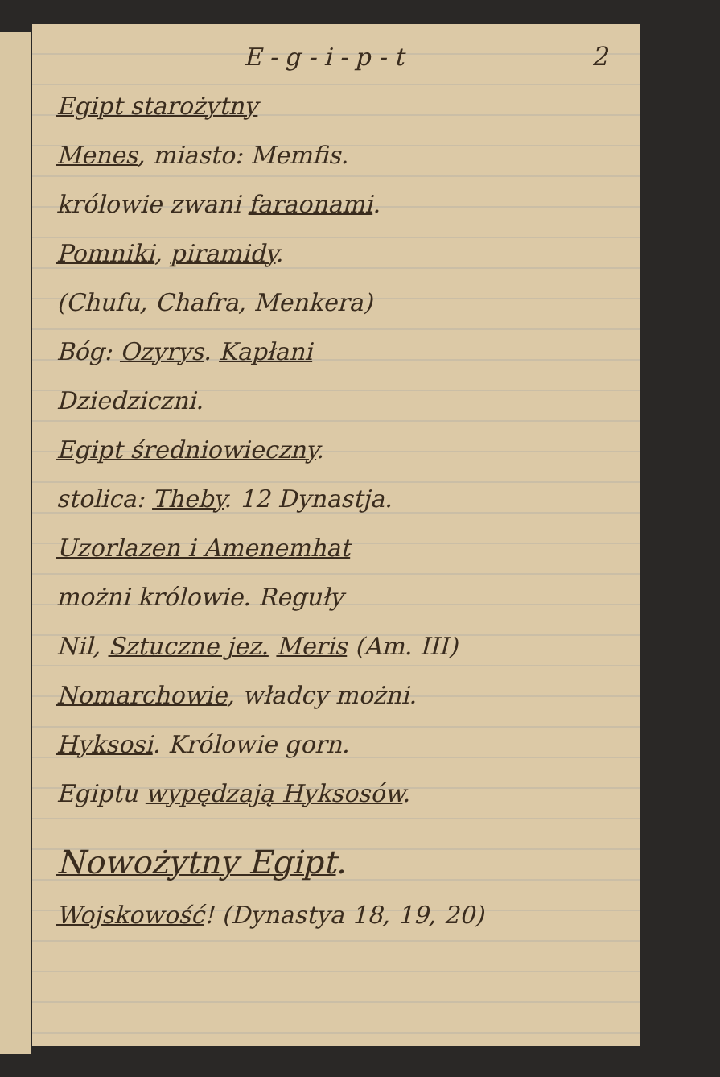2 E - g - i - p - t
Egipt starożytny
Menes, miasto: Memfis.
królowie zwani faraonami.
Pomniki, piramidy.
(Chufu, Chafra, Menkera)
Bóg: Ozyrys. Kapłani
Dziedziczni.
Egipt średniowieczny.
stolica: Theby. 12 Dynastja.
Uzorlazen i Amenemhat
możni królowie. Reguły
Nil, Sztuczne jez. Meris (Am. III)
Nomarchowie, władcy możni.
Hyksosi. Królowie gorn.
Egiptu wypędzają Hyksosów.
Nowożytny Egipt.
Wojskowość! (Dynastya 18, 19, 20)